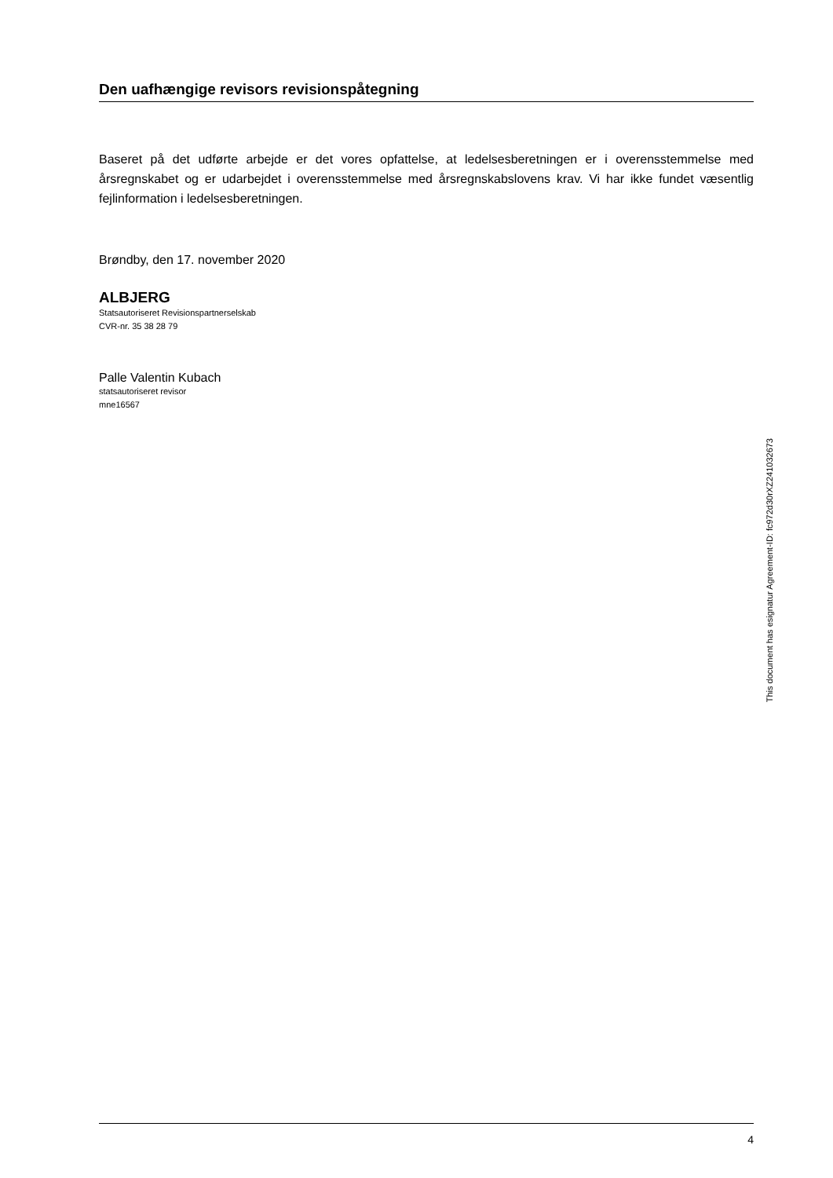Den uafhængige revisors revisionspåtegning
Baseret på det udførte arbejde er det vores opfattelse, at ledelsesberetningen er i overensstemmelse med årsregnskabet og er udarbejdet i overensstemmelse med årsregnskabslovens krav. Vi har ikke fundet væsentlig fejlinformation i ledelsesberetningen.
Brøndby, den 17. november 2020
ALBJERG
Statsautoriseret Revisionspartnerselskab
CVR-nr. 35 38 28 79
Palle Valentin Kubach
statsautoriseret revisor
mne16567
4
This document has esignatur Agreement-ID: fc972d30rXZ241032673